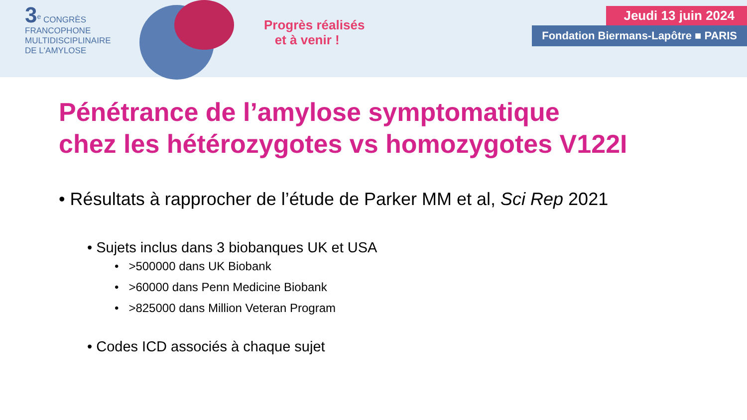3<sup>e</sup> CONGRÈS
FRANCOPHONE
MULTIDISCIPLINAIRE
DE L'AMYLOSE
Progrès réalisés
et à venir !
Jeudi 13 juin 2024
Fondation Biermans-Lapôtre ■ PARIS
Pénétrance de l’amylose symptomatique
chez les hétérozygotes vs homozygotes V122I
• Résultats à rapprocher de l’étude de Parker MM et al, Sci Rep 2021
• Sujets inclus dans 3 biobanques UK et USA
• >500000 dans UK Biobank
• >60000 dans Penn Medicine Biobank
• >825000 dans Million Veteran Program
• Codes ICD associés à chaque sujet